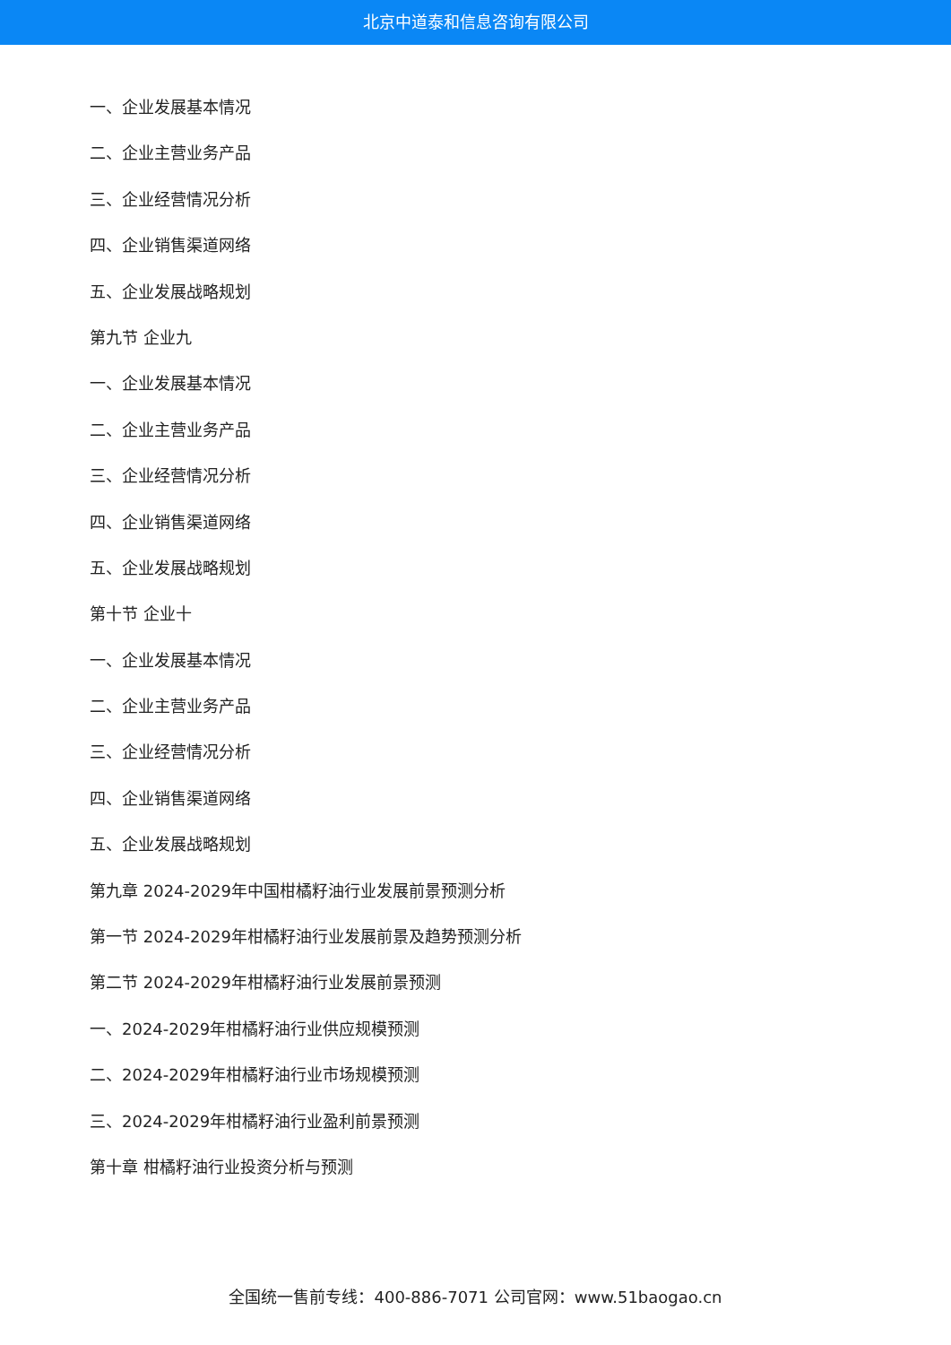北京中道泰和信息咨询有限公司
一、企业发展基本情况
二、企业主营业务产品
三、企业经营情况分析
四、企业销售渠道网络
五、企业发展战略规划
第九节 企业九
一、企业发展基本情况
二、企业主营业务产品
三、企业经营情况分析
四、企业销售渠道网络
五、企业发展战略规划
第十节 企业十
一、企业发展基本情况
二、企业主营业务产品
三、企业经营情况分析
四、企业销售渠道网络
五、企业发展战略规划
第九章 2024-2029年中国柑橘籽油行业发展前景预测分析
第一节 2024-2029年柑橘籽油行业发展前景及趋势预测分析
第二节 2024-2029年柑橘籽油行业发展前景预测
一、2024-2029年柑橘籽油行业供应规模预测
二、2024-2029年柑橘籽油行业市场规模预测
三、2024-2029年柑橘籽油行业盈利前景预测
第十章 柑橘籽油行业投资分析与预测
全国统一售前专线：400-886-7071 公司官网：www.51baogao.cn